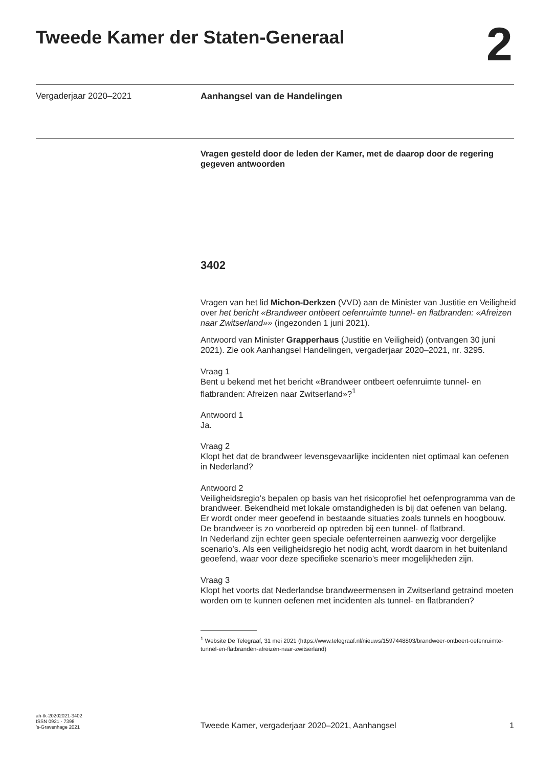Tweede Kamer der Staten-Generaal
2
Vergaderjaar 2020–2021 Aanhangsel van de Handelingen
Vragen gesteld door de leden der Kamer, met de daarop door de regering gegeven antwoorden
3402
Vragen van het lid Michon-Derkzen (VVD) aan de Minister van Justitie en Veiligheid over het bericht «Brandweer ontbeert oefenruimte tunnel- en flatbranden: «Afreizen naar Zwitserland»» (ingezonden 1 juni 2021).
Antwoord van Minister Grapperhaus (Justitie en Veiligheid) (ontvangen 30 juni 2021). Zie ook Aanhangsel Handelingen, vergaderjaar 2020–2021, nr. 3295.
Vraag 1
Bent u bekend met het bericht «Brandweer ontbeert oefenruimte tunnel- en flatbranden: Afreizen naar Zwitserland»?<sup>1</sup>
Antwoord 1
Ja.
Vraag 2
Klopt het dat de brandweer levensgevaarlijke incidenten niet optimaal kan oefenen in Nederland?
Antwoord 2
Veiligheidsregio’s bepalen op basis van het risicoprofiel het oefenprogramma van de brandweer. Bekendheid met lokale omstandigheden is bij dat oefenen van belang. Er wordt onder meer geoefend in bestaande situaties zoals tunnels en hoogbouw. De brandweer is zo voorbereid op optreden bij een tunnel- of flatbrand.
In Nederland zijn echter geen speciale oefenterreinen aanwezig voor dergelijke scenario’s. Als een veiligheidsregio het nodig acht, wordt daarom in het buitenland geoefend, waar voor deze specifieke scenario’s meer mogelijkheden zijn.
Vraag 3
Klopt het voorts dat Nederlandse brandweermensen in Zwitserland getraind moeten worden om te kunnen oefenen met incidenten als tunnel- en flatbranden?
<sup>1</sup> Website De Telegraaf, 31 mei 2021 (https://www.telegraaf.nl/nieuws/1597448803/brandweer-ontbeert-oefenruimte-tunnel-en-flatbranden-afreizen-naar-zwitserland)
ah-tk-20202021-3402
ISSN 0921 - 7398
’s-Gravenhage 2021
Tweede Kamer, vergaderjaar 2020–2021, Aanhangsel
1